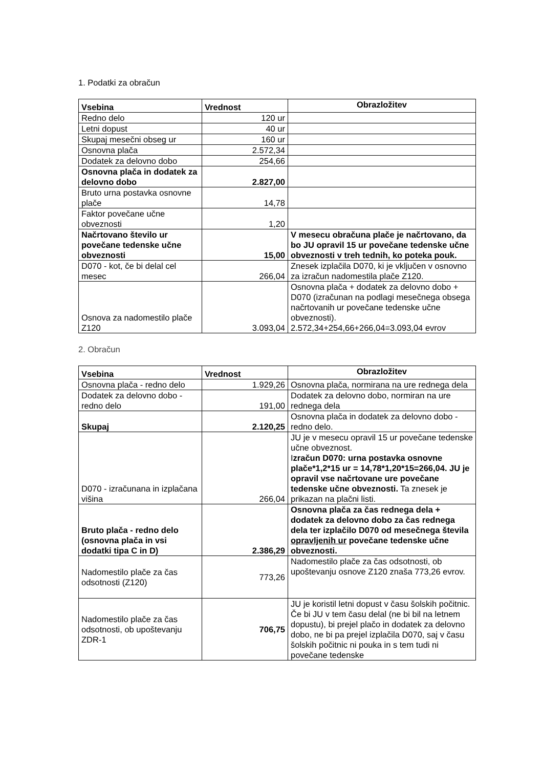1. Podatki za obračun
| Vsebina | Vrednost | Obrazložitev |
| --- | --- | --- |
| Redno delo | 120 ur | |
| Letni dopust | 40 ur | |
| Skupaj mesečni obseg ur | 160 ur | |
| Osnovna plača | 2.572,34 | |
| Dodatek za delovno dobo | 254,66 | |
| Osnovna plača in dodatek za delovno dobo | 2.827,00 | |
| Bruto urna postavka osnovne plače | 14,78 | |
| Faktor povečane učne obveznosti | 1,20 | |
| Načrtovano število ur povečane tedenske učne obveznosti | 15,00 | V mesecu obračuna plače je načrtovano, da bo JU opravil 15 ur povečane tedenske učne obveznosti v treh tednih, ko poteka pouk. |
| D070 - kot, če bi delal cel mesec | 266,04 | Znesek izplačila D070, ki je vključen v osnovno za izračun nadomestila plače Z120. |
| Osnova za nadomestilo plače Z120 | 3.093,04 | Osnovna plača + dodatek za delovno dobo + D070 (izračunan na podlagi mesečnega obsega načrtovanih ur povečane tedenske učne obveznosti). 2.572,34+254,66+266,04=3.093,04 evrov |
2. Obračun
| Vsebina | Vrednost | Obrazložitev |
| --- | --- | --- |
| Osnovna plača - redno delo | 1.929,26 | Osnovna plača, normirana na ure rednega dela |
| Dodatek za delovno dobo - redno delo | 191,00 | Dodatek za delovno dobo, normiran na ure rednega dela |
| Skupaj | 2.120,25 | Osnovna plača in dodatek za delovno dobo - redno delo. |
| D070 - izračunana in izplačana višina | 266,04 | JU je v mesecu opravil 15 ur povečane tedenske učne obveznost. I zračun D070: urna postavka osnovne plače*1,2*15 ur = 14,78*1,20*15=266,04. JU je opravil vse načrtovane ure povečane tedenske učne obveznosti. Ta znesek je prikazan na plačni listi. |
| Bruto plača - redno delo (osnovna plača in vsi dodatki tipa C in D) | 2.386,29 | Osnovna plača za čas rednega dela + dodatek za delovno dobo za čas rednega dela ter izplačilo D070 od mesečnega števila opravljenih ur povečane tedenske učne obveznosti. |
| Nadomestilo plače za čas odsotnosti (Z120) | 773,26 | Nadomestilo plače za čas odsotnosti, ob upoštevanju osnove Z120 znaša 773,26 evrov. |
| Nadomestilo plače za čas odsotnosti, ob upoštevanju ZDR-1 | 706,75 | JU je koristil letni dopust v času šolskih počitnic. Če bi JU v tem času delal (ne bi bil na letnem dopustu), bi prejel plačo in dodatek za delovno dobo, ne bi pa prejel izplačila D070, saj v času šolskih počitnic ni pouka in s tem tudi ni povečane tedenske |